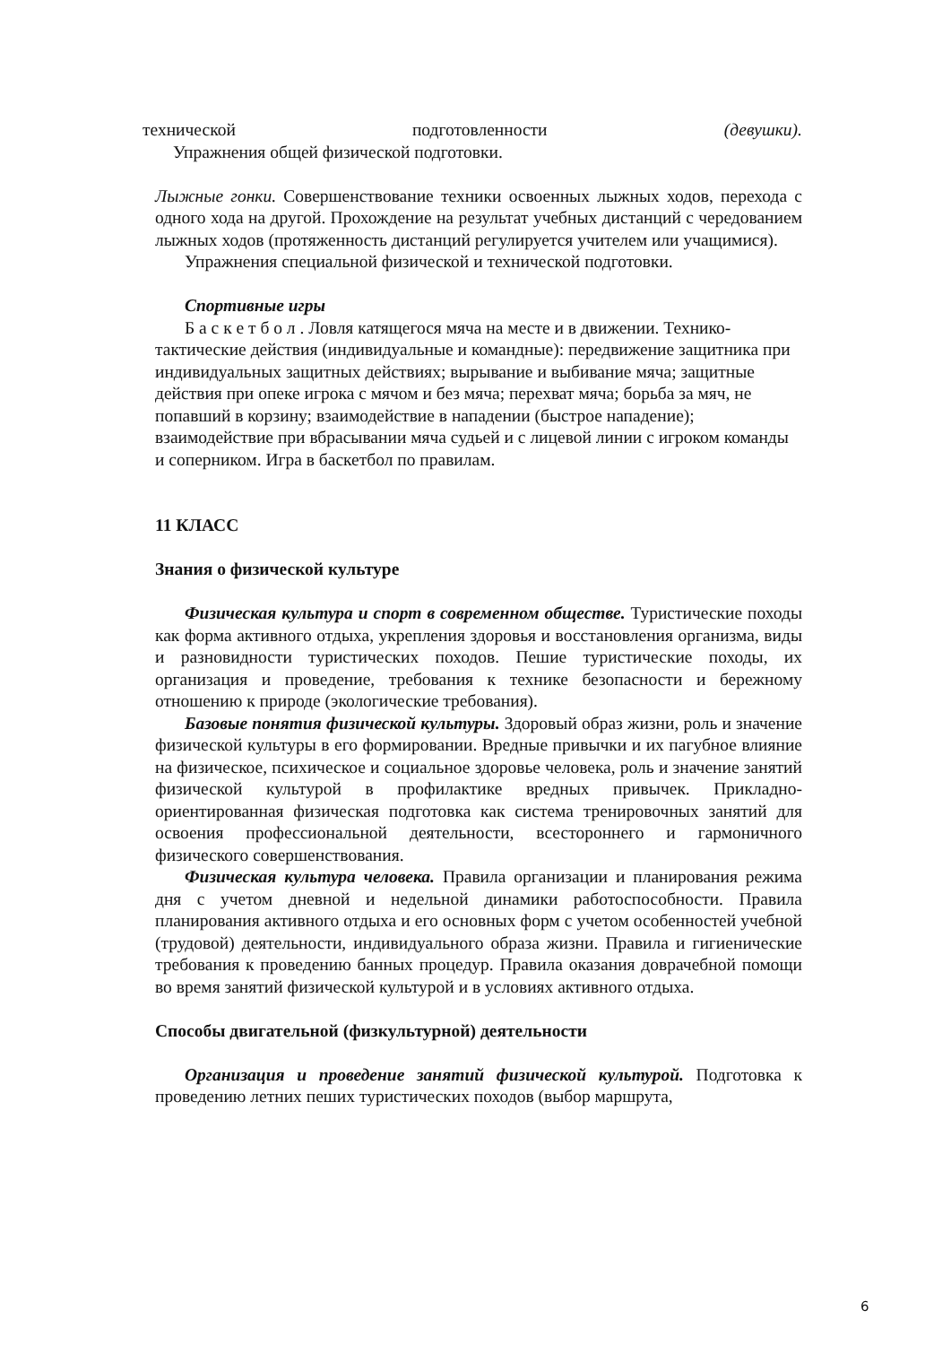технической подготовленности (девушки).
Упражнения общей физической подготовки.
Лыжные гонки. Совершенствование техники освоенных лыжных ходов, перехода с одного хода на другой. Прохождение на результат учебных дистанций с чередованием лыжных ходов (протяженность дистанций регулируется учителем или учащимися).
Упражнения специальной физической и технической подготовки.
Спортивные игры
Б а с к е т б о л . Ловля катящегося мяча на месте и в движении. Технико-тактические действия (индивидуальные и командные): передвижение защитника при индивидуальных защитных действиях; вырывание и выбивание мяча; защитные действия при опеке игрока с мячом и без мяча; перехват мяча; борьба за мяч, не попавший в корзину; взаимодействие в нападении (быстрое нападение); взаимодействие при вбрасывании мяча судьей и с лицевой линии с игроком команды и соперником. Игра в баскетбол по правилам.
11 КЛАСС
Знания о физической культуре
Физическая культура и спорт в современном обществе. Туристические походы как форма активного отдыха, укрепления здоровья и восстановления организма, виды и разновидности туристических походов. Пешие туристические походы, их организация и проведение, требования к технике безопасности и бережному отношению к природе (экологические требования).
Базовые понятия физической культуры. Здоровый образ жизни, роль и значение физической культуры в его формировании. Вредные привычки и их пагубное влияние на физическое, психическое и социальное здоровье человека, роль и значение занятий физической культурой в профилактике вредных привычек. Прикладно-ориентированная физическая подготовка как система тренировочных занятий для освоения профессиональной деятельности, всестороннего и гармоничного физического совершенствования.
Физическая культура человека. Правила организации и планирования режима дня с учетом дневной и недельной динамики работоспособности. Правила планирования активного отдыха и его основных форм с учетом особенностей учебной (трудовой) деятельности, индивидуального образа жизни. Правила и гигиенические требования к проведению банных процедур. Правила оказания доврачебной помощи во время занятий физической культурой и в условиях активного отдыха.
Способы двигательной (физкультурной) деятельности
Организация и проведение занятий физической культурой. Подготовка к проведению летних пеших туристических походов (выбор маршрута,
6